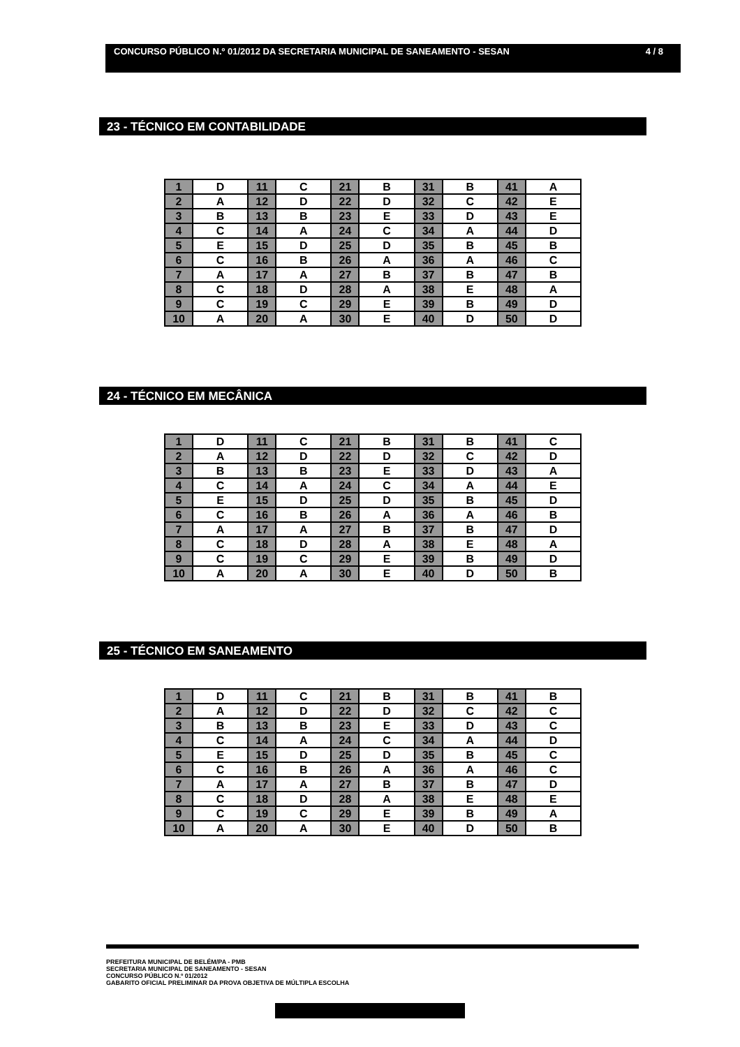CONCURSO PÚBLICO N.º 01/2012 DA SECRETARIA MUNICIPAL DE SANEAMENTO - SESAN 4 / 8
23 - TÉCNICO EM CONTABILIDADE
| 1 | D | 11 | C | 21 | B | 31 | B | 41 | A |
| 2 | A | 12 | D | 22 | D | 32 | C | 42 | E |
| 3 | B | 13 | B | 23 | E | 33 | D | 43 | E |
| 4 | C | 14 | A | 24 | C | 34 | A | 44 | D |
| 5 | E | 15 | D | 25 | D | 35 | B | 45 | B |
| 6 | C | 16 | B | 26 | A | 36 | A | 46 | C |
| 7 | A | 17 | A | 27 | B | 37 | B | 47 | B |
| 8 | C | 18 | D | 28 | A | 38 | E | 48 | A |
| 9 | C | 19 | C | 29 | E | 39 | B | 49 | D |
| 10 | A | 20 | A | 30 | E | 40 | D | 50 | D |
24 - TÉCNICO EM MECÂNICA
| 1 | D | 11 | C | 21 | B | 31 | B | 41 | C |
| 2 | A | 12 | D | 22 | D | 32 | C | 42 | D |
| 3 | B | 13 | B | 23 | E | 33 | D | 43 | A |
| 4 | C | 14 | A | 24 | C | 34 | A | 44 | E |
| 5 | E | 15 | D | 25 | D | 35 | B | 45 | D |
| 6 | C | 16 | B | 26 | A | 36 | A | 46 | B |
| 7 | A | 17 | A | 27 | B | 37 | B | 47 | D |
| 8 | C | 18 | D | 28 | A | 38 | E | 48 | A |
| 9 | C | 19 | C | 29 | E | 39 | B | 49 | D |
| 10 | A | 20 | A | 30 | E | 40 | D | 50 | B |
25 - TÉCNICO EM SANEAMENTO
| 1 | D | 11 | C | 21 | B | 31 | B | 41 | B |
| 2 | A | 12 | D | 22 | D | 32 | C | 42 | C |
| 3 | B | 13 | B | 23 | E | 33 | D | 43 | C |
| 4 | C | 14 | A | 24 | C | 34 | A | 44 | D |
| 5 | E | 15 | D | 25 | D | 35 | B | 45 | C |
| 6 | C | 16 | B | 26 | A | 36 | A | 46 | C |
| 7 | A | 17 | A | 27 | B | 37 | B | 47 | D |
| 8 | C | 18 | D | 28 | A | 38 | E | 48 | E |
| 9 | C | 19 | C | 29 | E | 39 | B | 49 | A |
| 10 | A | 20 | A | 30 | E | 40 | D | 50 | B |
PREFEITURA MUNICIPAL DE BELÉM/PA - PMB
SECRETARIA MUNICIPAL DE SANEAMENTO - SESAN
CONCURSO PÚBLICO N.º 01/2012
GABARITO OFICIAL PRELIMINAR DA PROVA OBJETIVA DE MÚLTIPLA ESCOLHA